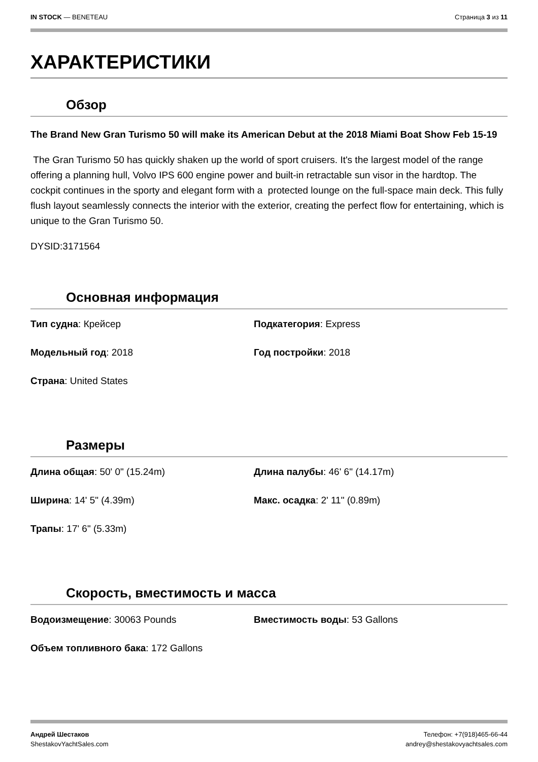IN STOCK — BENETEAU Страница 3 из 11
ХАРАКТЕРИСТИКИ
Обзор
The Brand New Gran Turismo 50 will make its American Debut at the 2018 Miami Boat Show Feb 15-19
The Gran Turismo 50 has quickly shaken up the world of sport cruisers. It's the largest model of the range offering a planning hull, Volvo IPS 600 engine power and built-in retractable sun visor in the hardtop. The cockpit continues in the sporty and elegant form with a protected lounge on the full-space main deck. This fully flush layout seamlessly connects the interior with the exterior, creating the perfect flow for entertaining, which is unique to the Gran Turismo 50.
DYSID:3171564
Основная информация
Тип судна: Крейсер
Подкатегория: Express
Модельный год: 2018
Год постройки: 2018
Страна: United States
Размеры
Длина общая: 50' 0" (15.24m)
Длина палубы: 46' 6" (14.17m)
Ширина: 14' 5" (4.39m)
Макс. осадка: 2' 11" (0.89m)
Трапы: 17' 6" (5.33m)
Скорость, вместимость и масса
Водоизмещение: 30063 Pounds
Вместимость воды: 53 Gallons
Объем топливного бака: 172 Gallons
Андрей Шестаков
ShestakovYachtSales.com
Телефон: +7(918)465-66-44
andrey@shestakovyachtsales.com